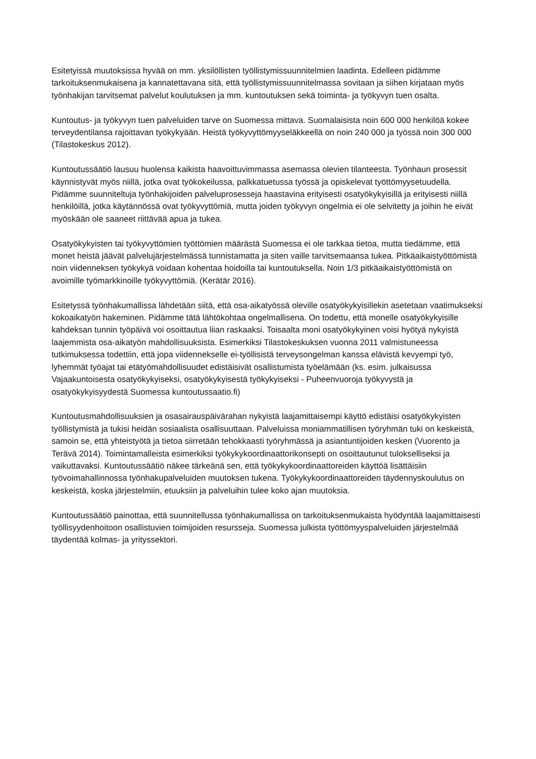Esitetyissä muutoksissa hyvää on mm. yksilöllisten työllistymissuunnitelmien laadinta. Edelleen pidämme tarkoituksenmukaisena ja kannatettavana sitä, että työllistymissuunnitelmassa sovitaan ja siihen kirjataan myös työnhakijan tarvitsemat palvelut koulutuksen ja mm. kuntoutuksen sekä toiminta- ja työkyvyn tuen osalta.
Kuntoutus- ja työkyvyn tuen palveluiden tarve on Suomessa mittava. Suomalaisista noin 600 000 henkilöä kokee terveydentilansa rajoittavan työkykyään. Heistä työkyvyttömyyseläkkeellä on noin 240 000 ja työssä noin 300 000 (Tilastokeskus 2012).
Kuntoutussäätiö lausuu huolensa kaikista haavoittuvimmassa asemassa olevien tilanteesta. Työnhaun prosessit käynnistyvät myös niillä, jotka ovat työkokeilussa, palkkatuetussa työssä ja opiskelevat työttömyysetuudella. Pidämme suunniteltuja työnhakijoiden palveluprosesseja haastavina erityisesti osatyökykyisillä ja erityisesti niillä henkilöillä, jotka käytännössä ovat työkyvyttömiä, mutta joiden työkyvyn ongelmia ei ole selvitetty ja joihin he eivät myöskään ole saaneet riittävää apua ja tukea.
Osatyökykyisten tai työkyvyttömien työttömien määrästä Suomessa ei ole tarkkaa tietoa, mutta tiedämme, että monet heistä jäävät palvelujärjestelmässä tunnistamatta ja siten vaille tarvitsemaansa tukea. Pitkäaikaistyöttömistä noin viidenneksen työkykyä voidaan kohentaa hoidoilla tai kuntoutuksella. Noin 1/3 pitkäaikaistyöttömistä on avoimille työmarkkinoille työkyvyttömiä. (Kerätär 2016).
Esitetyssä työnhakumallissa lähdetään siitä, että osa-aikatyössä oleville osatyökykyisillekin asetetaan vaatimukseksi kokoaikatyön hakeminen. Pidämme tätä lähtökohtaa ongelmallisena. On todettu, että monelle osatyökykyisille kahdeksan tunnin työpäivä voi osoittautua liian raskaaksi. Toisaalta moni osatyökykyinen voisi hyötyä nykyistä laajemmista osa-aikatyön mahdollisuuksista. Esimerkiksi Tilastokeskuksen vuonna 2011 valmistuneessa tutkimuksessa todettiin, että jopa viidennekselle ei-työllisistä terveysongelman kanssa elävistä kevyempi työ, lyhemmät työajat tai etätyömahdollisuudet edistäisivät osallistumista työelämään (ks. esim. julkaisussa Vajaakuntoisesta osatyökykyiseksi, osatyökykyisestä työkykyiseksi - Puheenvuoroja työkyvystä ja osatyökykyisyydestä Suomessa kuntoutussaatio.fi)
Kuntoutusmahdollisuuksien ja osasairauspäivärahan nykyistä laajamittaisempi käyttö edistäisi osatyökykyisten työllistymistä ja tukisi heidän sosiaalista osallisuuttaan. Palveluissa moniammatillisen työryhmän tuki on keskeistä, samoin se, että yhteistyötä ja tietoa siirretään tehokkaasti työryhmässä ja asiantuntijoiden kesken (Vuorento ja Terävä 2014). Toimintamalleista esimerkiksi työkykykoordinaattorikonsepti on osoittautunut tulokselliseksi ja vaikuttavaksi. Kuntoutussäätiö näkee tärkeänä sen, että työkykykoordinaattoreiden käyttöä lisättäisiin työvoimahallinnossa työnhakupalveluiden muutoksen tukena. Työkykykoordinaattoreiden täydennyskoulutus on keskeistä, koska järjestelmiin, etuuksiin ja palveluihin tulee koko ajan muutoksia.
Kuntoutussäätiö painottaa, että suunnitellussa työnhakumallissa on tarkoituksenmukaista hyödyntää laajamittaisesti työllisyydenhoitoon osallistuvien toimijoiden resursseja. Suomessa julkista työttömyyspalveluiden järjestelmää täydentää kolmas- ja yrityssektori.